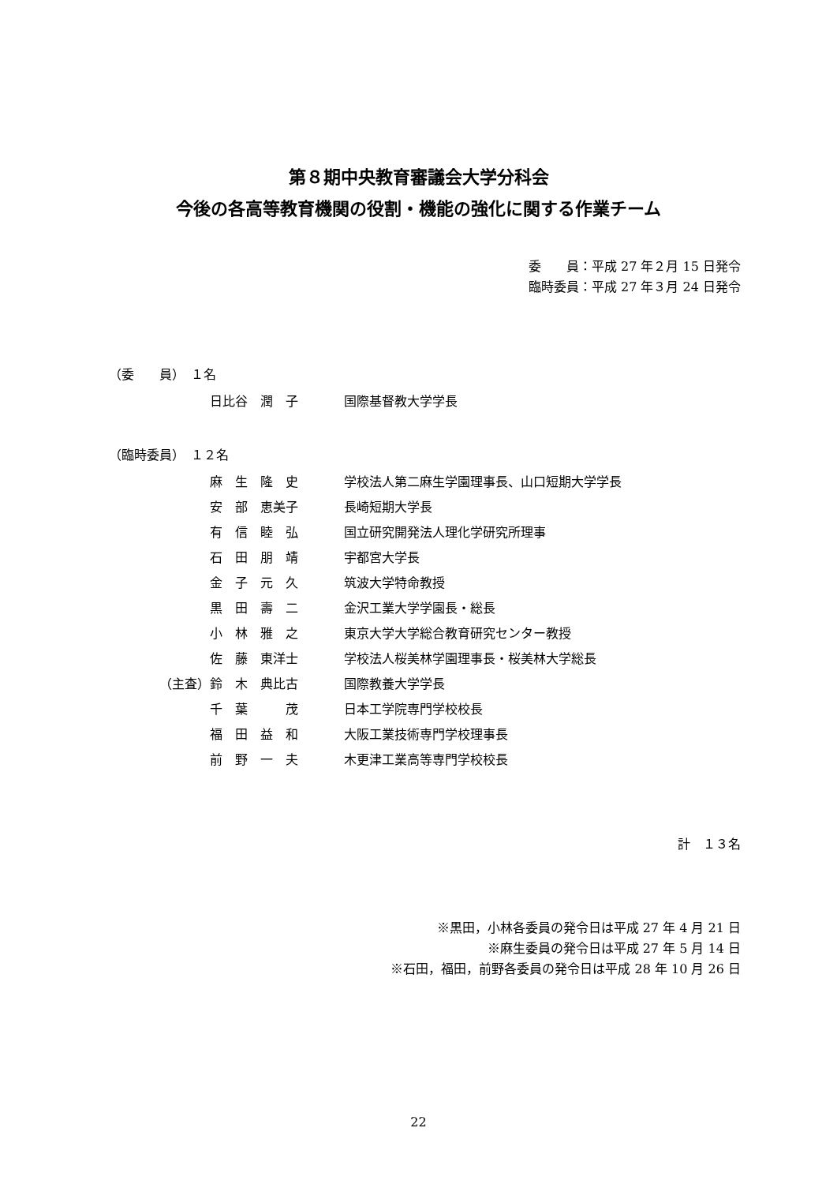第８期中央教育審議会大学分科会
今後の各高等教育機関の役割・機能の強化に関する作業チーム
委　　員：平成 27 年２月 15 日発令
臨時委員：平成 27 年３月 24 日発令
（委　　員）　１名
| | 日比谷 潤 子 | 国際基督教大学学長 |
（臨時委員）　１２名
| | 麻 生 隆 史 | 学校法人第二麻生学園理事長、山口短期大学学長 |
| | 安 部 恵美子 | 長崎短期大学長 |
| | 有 信 睦 弘 | 国立研究開発法人理化学研究所理事 |
| | 石 田 朋 靖 | 宇都宮大学長 |
| | 金 子 元 久 | 筑波大学特命教授 |
| | 黒 田 壽 二 | 金沢工業大学学園長・総長 |
| | 小 林 雅 之 | 東京大学大学総合教育研究センター教授 |
| | 佐 藤 東洋士 | 学校法人桜美林学園理事長・桜美林大学総長 |
| （主査） | 鈴 木 典比古 | 国際教養大学学長 |
| | 千 葉 茂 | 日本工学院専門学校校長 |
| | 福 田 益 和 | 大阪工業技術専門学校理事長 |
| | 前 野 一 夫 | 木更津工業高等専門学校校長 |
計　１３名
※黒田，小林各委員の発令日は平成 27 年 4 月 21 日
※麻生委員の発令日は平成 27 年 5 月 14 日
※石田，福田，前野各委員の発令日は平成 28 年 10 月 26 日
22